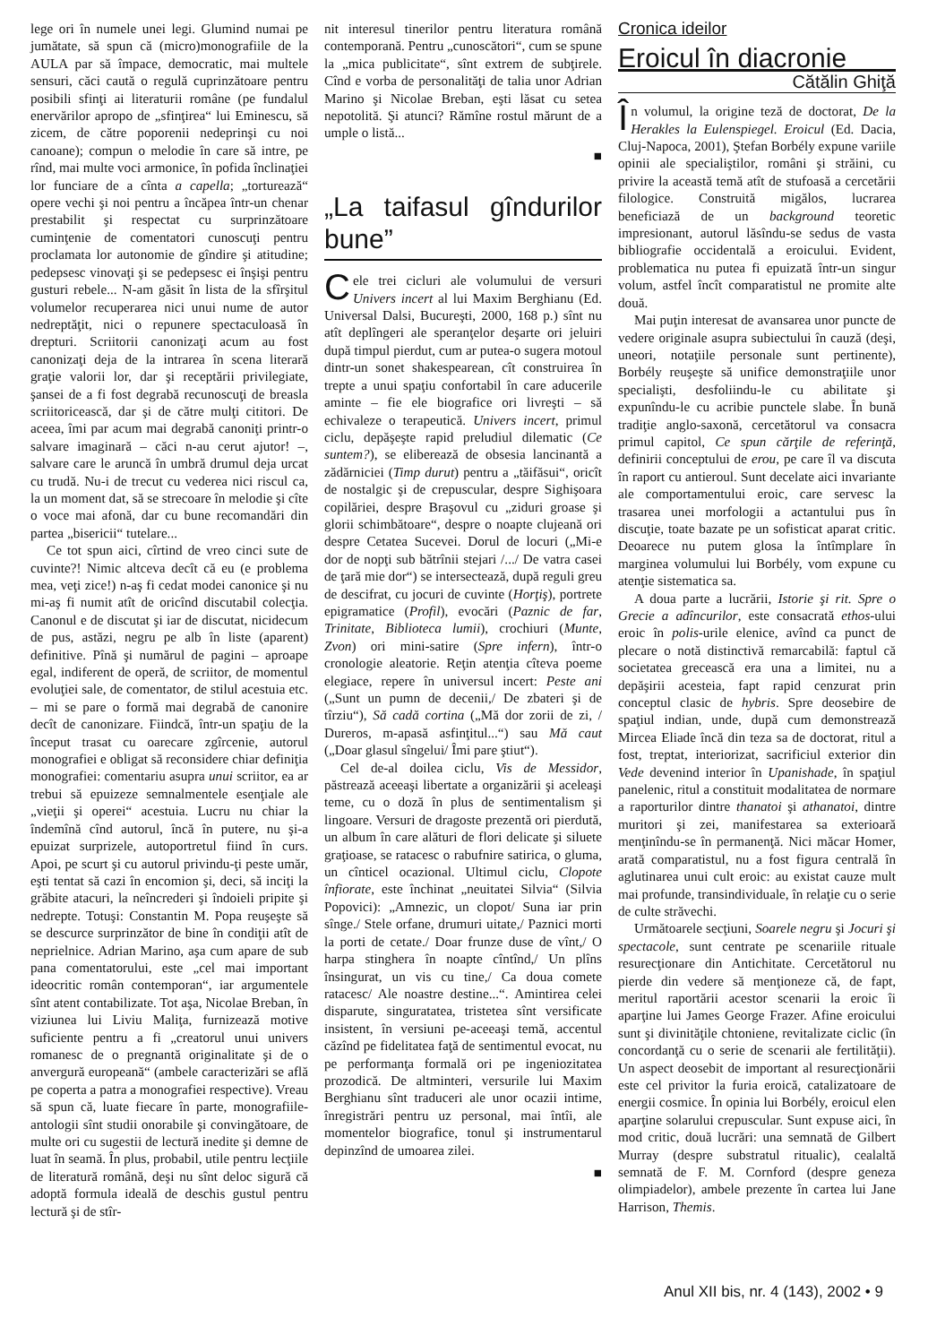lege ori în numele unei legi. Glumind numai pe jumătate, să spun că (micro)monografiile de la AULA par să împace, democratic, mai multele sensuri, căci caută o regulă cuprinzătoare pentru posibili sfinţi ai literaturii române (pe fundalul enervărilor apropo de „sfinţirea“ lui Eminescu, să zicem, de către poporenii nedeprinşi cu noi canoane); compun o melodie în care să intre, pe rînd, mai multe voci armonice, în pofida înclinaţiei lor funciare de a cînta a capella; „torturează“ opere vechi şi noi pentru a încăpea într-un chenar prestabilit şi respectat cu surprinzătoare cuminţenie de comentatori cunoscuţi pentru proclamata lor autonomie de gîndire şi atitudine; pedepsesc vinovaţi şi se pedepsesc ei înşişi pentru gusturi rebele... N-am găsit în lista de la sfîrşitul volumelor recuperarea nici unui nume de autor nedreptăţit, nici o repunere spectaculoasă în drepturi. Scriitorii canonizaţi acum au fost canonizaţi deja de la intrarea în scena literară graţie valorii lor, dar şi receptării privilegiate, şansei de a fi fost degrabă recunoscuţi de breasla scriitoricească, dar şi de către mulţi cititori. De aceea, îmi par acum mai degrabă canoniţi printr-o salvare imaginară – căci n-au cerut ajutor! –, salvare care le aruncă în umbră drumul deja urcat cu trudă. Nu-i de trecut cu vederea nici riscul ca, la un moment dat, să se strecoare în melodie şi cîte o voce mai afonă, dar cu bune recomandări din partea „bisericii“ tutelare...
Ce tot spun aici, cîrtind de vreo cinci sute de cuvinte?! Nimic altceva decît că eu (e problema mea, veţi zice!) n-aş fi cedat modei canonice şi nu mi-aş fi numit atît de oricînd discutabil colecţia. Canonul e de discutat şi iar de discutat, nicidecum de pus, astăzi, negru pe alb în liste (aparent) definitive. Pînă şi numărul de pagini – aproape egal, indiferent de operă, de scriitor, de momentul evoluţiei sale, de comentator, de stilul acestuia etc. – mi se pare o formă mai degrabă de canonire decît de canonizare. Fiindcă, într-un spaţiu de la început trasat cu oarecare zgîrcenie, autorul monografiei e obligat să reconsidere chiar definiţia monografiei: comentariu asupra unui scriitor, ea ar trebui să epuizeze semnalmentele esenţiale ale „vieţii şi operei“ acestuia. Lucru nu chiar la îndemînă cînd autorul, încă în putere, nu şi-a epuizat surprizele, autoportretul fiind în curs. Apoi, pe scurt şi cu autorul privindu-ţi peste umăr, eşti tentat să cazi în encomion şi, deci, să inciţi la grăbite atacuri, la neîncrederi şi îndoieli pripite şi nedrepte. Totuşi: Constantin M. Popa reuşeşte să se descurce surprinzător de bine în condiţii atît de neprielnice. Adrian Marino, aşa cum apare de sub pana comentatorului, este „cel mai important ideocritic român contemporan“, iar argumentele sînt atent contabilizate. Tot aşa, Nicolae Breban, în viziunea lui Liviu Maliţa, furnizează motive suficiente pentru a fi „creatorul unui univers romanesc de o pregnantă originalitate şi de o anvergură europeană“ (ambele caracterizări se află pe coperta a patra a monografiei respective). Vreau să spun că, luate fiecare în parte, monografiile-antologii sînt studii onorabile şi convingătoare, de multe ori cu sugestii de lectură inedite şi demne de luat în seamă. În plus, probabil, utile pentru lecţiile de literatură română, deşi nu sînt deloc sigură că adoptă formula ideală de deschis gustul pentru lectură şi de stîr-
nit interesul tinerilor pentru literatura română contemporană. Pentru „cunoscători“, cum se spune la „mica publicitate“, sînt extrem de subţirele. Cînd e vorba de personalităţi de talia unor Adrian Marino şi Nicolae Breban, eşti lăsat cu setea nepotolită. Şi atunci? Rămîne rostul mărunt de a umple o listă...
■
„La taifasul gîndurilor bune”
Cele trei cicluri ale volumului de versuri Univers incert al lui Maxim Berghianu (Ed. Universal Dalsi, Bucureşti, 2000, 168 p.) sînt nu atît deplîngeri ale speranţelor deşarte ori jeluiri după timpul pierdut, cum ar putea-o sugera motoul dintr-un sonet shakespearean, cît construirea în trepte a unui spaţiu confortabil în care aducerile aminte – fie ele biografice ori livreşti – să echivaleze o terapeutică. Univers incert, primul ciclu, depăşeşte rapid preludiul dilematic (Ce suntem?), se eliberează de obsesia lancinantă a zădărniciei (Timp durut) pentru a „tăifăsui“, oricît de nostalgic şi de crepuscular, despre Sighişoara copilăriei, despre Braşovul cu „ziduri groase şi glorii schimbătoare“, despre o noapte clujeană ori despre Cetatea Sucevei. Dorul de locuri („Mi-e dor de nopţi sub bătrînii stejari /.../ De vatra casei de ţară mie dor“) se intersectează, după reguli greu de descifrat, cu jocuri de cuvinte (Horţiş), portrete epigramatice (Profil), evocări (Paznic de far, Trinitate, Biblioteca lumii), crochiuri (Munte, Zvon) ori mini-satire (Spre infern), într-o cronologie aleatorie. Reţin atenţia cîteva poeme elegiace, repere în universul incert: Peste ani („Sunt un pumn de decenii,/ De zbateri şi de tîrziu“), Să cadă cortina („Mă dor zorii de zi, / Dureros, m-apasă asfinţitul...“) sau Mă caut („Doar glasul sîngelui/ Îmi pare ştiut“).
Cel de-al doilea ciclu, Vis de Messidor, păstrează aceeaşi libertate a organizării şi aceleaşi teme, cu o doză în plus de sentimentalism şi lingoare. Versuri de dragoste prezentă ori pierdută, un album în care alături de flori delicate şi siluete graţioase, se ratacesc o rabufnire satirica, o gluma, un cînticel ocazional. Ultimul ciclu, Clopote înfiorate, este închinat „neuitatei Silvia“ (Silvia Popovici): „Amnezic, un clopot/ Suna iar prin sînge./ Stele orfane, drumuri uitate,/ Paznici morti la porti de cetate./ Doar frunze duse de vînt,/ O harpa stinghera în noapte cîntînd,/ Un plîns însingurat, un vis cu tine,/ Ca doua comete ratacesc/ Ale noastre destine...“. Amintirea celei disparute, singuratatea, tristetea sînt versificate insistent, în versiuni pe-aceeaşi temă, accentul căzînd pe fidelitatea faţă de sentimentul evocat, nu pe performanţa formală ori pe ingeniozitatea prozodică. De altminteri, versurile lui Maxim Berghianu sînt traduceri ale unor ocazii intime, înregistrări pentru uz personal, mai întîi, ale momentelor biografice, tonul şi instrumentarul depinzînd de umoarea zilei.
■
Cronica ideilor
Eroicul în diacronie
Cătălin Ghiţă
În volumul, la origine teză de doctorat, De la Herakles la Eulenspiegel. Eroicul (Ed. Dacia, Cluj-Napoca, 2001), Ştefan Borbély expune variile opinii ale specialiştilor, români şi străini, cu privire la această temă atît de stufoasă a cercetării filologice. Construită migălos, lucrarea beneficiază de un background teoretic impresionant, autorul lăsîndu-se sedus de vasta bibliografie occidentală a eroicului. Evident, problematica nu putea fi epuizată într-un singur volum, astfel încît comparatistul ne promite alte două.
Mai puţin interesat de avansarea unor puncte de vedere originale asupra subiectului în cauză (deşi, uneori, notaţiile personale sunt pertinente), Borbély reuşeşte să unifice demonstraţiile unor specialişti, desfoliindu-le cu abilitate şi expunîndu-le cu acribie punctele slabe. În bună tradiţie anglo-saxonă, cercetătorul va consacra primul capitol, Ce spun cărţile de referinţă, definirii conceptului de erou, pe care îl va discuta în raport cu antieroul. Sunt decelate aici invariante ale comportamentului eroic, care servesc la trasarea unei morfologii a actantului pus în discuţie, toate bazate pe un sofisticat aparat critic. Deoarece nu putem glosa la întîmplare în marginea volumului lui Borbély, vom expune cu atenţie sistematica sa.
A doua parte a lucrării, Istorie şi rit. Spre o Grecie a adîncurilor, este consacrată ethos-ului eroic în polis-urile elenice, avînd ca punct de plecare o notă distinctivă remarcabilă: faptul că societatea grecească era una a limitei, nu a depăşirii acesteia, fapt rapid cenzurat prin conceptul clasic de hybris. Spre deosebire de spaţiul indian, unde, după cum demonstrează Mircea Eliade încă din teza sa de doctorat, ritul a fost, treptat, interiorizat, sacrificiul exterior din Vede devenind interior în Upanishade, în spaţiul panelenic, ritul a constituit modalitatea de normare a raporturilor dintre thanatoi şi athanatoi, dintre muritori şi zei, manifestarea sa exterioară menţinîndu-se în permanenţă. Nici măcar Homer, arată comparatistul, nu a fost figura centrală în aglutinarea unui cult eroic: au existat cauze mult mai profunde, transindividuale, în relaţie cu o serie de culte străvechi.
Următoarele secţiuni, Soarele negru şi Jocuri şi spectacole, sunt centrate pe scenariile rituale resurecţionare din Antichitate. Cercetătorul nu pierde din vedere să menţioneze că, de fapt, meritul raportării acestor scenarii la eroic îi aparţine lui James George Frazer. Afine eroicului sunt şi divinităţile chtoniene, revitalizate ciclic (în concordanţă cu o serie de scenarii ale fertilităţii). Un aspect deosebit de important al resurecţionării este cel privitor la furia eroică, catalizatoare de energii cosmice. În opinia lui Borbély, eroicul elen aparţine solarului crepuscular. Sunt expuse aici, în mod critic, două lucrări: una semnată de Gilbert Murray (despre substratul ritualic), cealaltă semnată de F. M. Cornford (despre geneza olimpiadelor), ambele prezente în cartea lui Jane Harrison, Themis.
Anul XII bis, nr. 4 (143), 2002 • 9